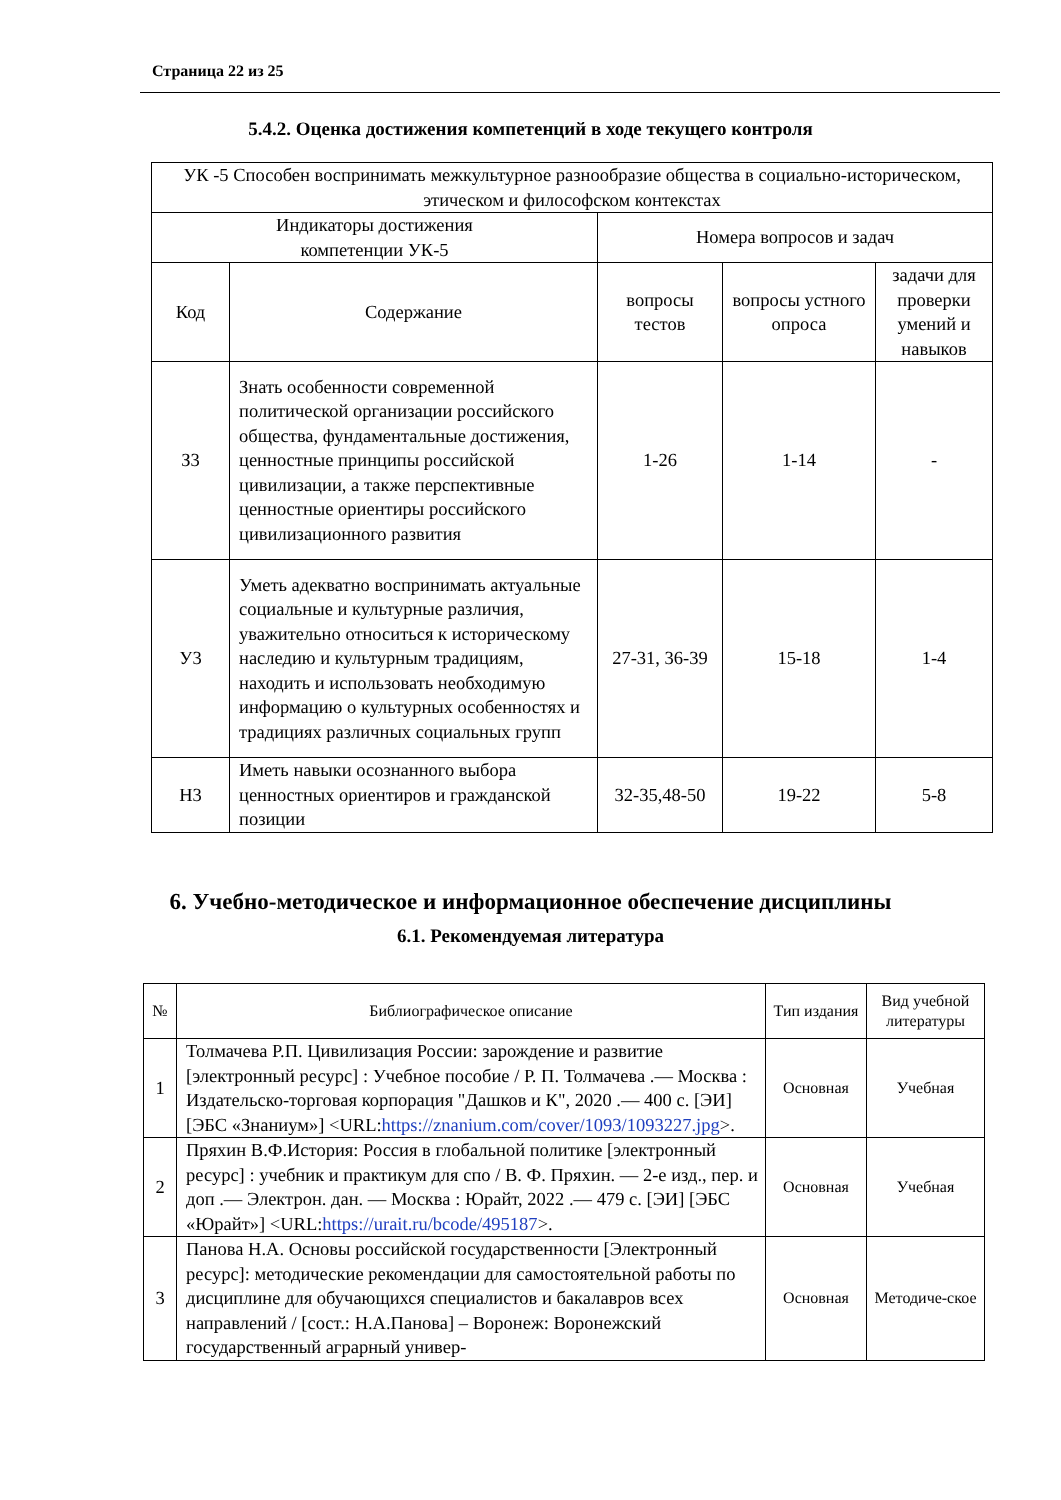Страница 22 из 25
5.4.2. Оценка достижения компетенций в ходе текущего контроля
| УК -5 Способен воспринимать межкультурное разнообразие общества в социально-историческом, этическом и философском контекстах | | | | |
| Индикаторы достижения компетенции УК-5 | | Номера вопросов и задач | | |
| Код | Содержание | вопросы тестов | вопросы устного опроса | задачи для проверки умений и навыков |
| З3 | Знать особенности современной политической организации российского общества, фундаментальные достижения, ценностные принципы российской цивилизации, а также перспективные ценностные ориентиры российского цивилизационного развития | 1-26 | 1-14 | - |
| У3 | Уметь адекватно воспринимать актуальные социальные и культурные различия, уважительно относиться к историческому наследию и культурным традициям, находить и использовать необходимую информацию о культурных особенностях и традициях различных социальных групп | 27-31, 36-39 | 15-18 | 1-4 |
| Н3 | Иметь навыки осознанного выбора ценностных ориентиров и гражданской позиции | 32-35,48-50 | 19-22 | 5-8 |
6. Учебно-методическое и информационное обеспечение дисциплины
6.1. Рекомендуемая литература
| № | Библиографическое описание | Тип издания | Вид учебной литературы |
| 1 | Толмачева Р.П. Цивилизация России: зарождение и развитие [электронный ресурс] : Учебное пособие / Р. П. Толмачева .— Москва : Издательско-торговая корпорация "Дашков и К", 2020 .— 400 с. [ЭИ] [ЭБС «Знаниум»] <URL: https://znanium.com/cover/1093/1093227.jpg >. | Основная | Учебная |
| 2 | Пряхин В.Ф.История: Россия в глобальной политике [электронный ресурс] : учебник и практикум для спо / В. Ф. Пряхин. — 2-е изд., пер. и доп .— Электрон. дан. — Москва : Юрайт, 2022 .— 479 с. [ЭИ] [ЭБС «Юрайт»] <URL: https://urait.ru/bcode/495187 >. | Основная | Учебная |
| 3 | Панова Н.А. Основы российской государственности [Электронный ресурс]: методические рекомендации для самостоятельной работы по дисциплине для обучающихся специалистов и бакалавров всех направлений / [сост.: Н.А.Панова] – Воронеж: Воронежский государственный аграрный универ- | Основная | Методиче-ское |